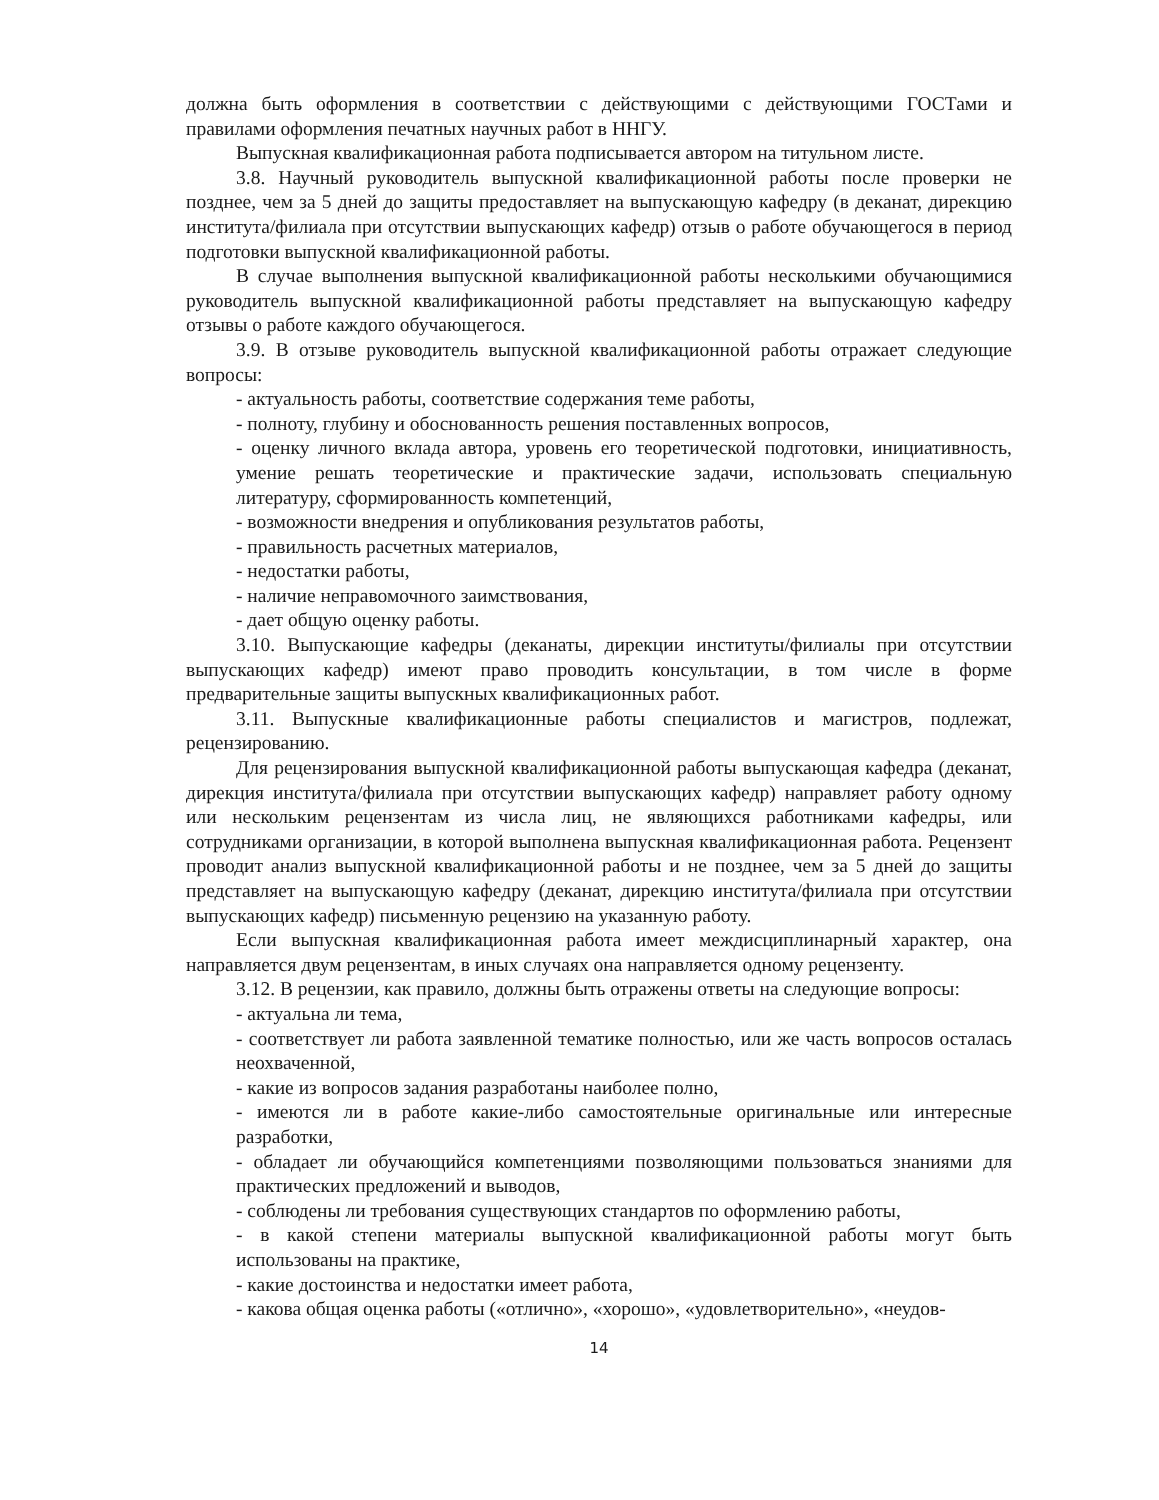должна быть оформления в соответствии с действующими с действующими ГОСТами и правилами оформления печатных научных работ в ННГУ.
Выпускная квалификационная работа подписывается автором на титульном листе.
3.8. Научный руководитель выпускной квалификационной работы после проверки не позднее, чем за 5 дней до защиты предоставляет на выпускающую кафедру (в деканат, дирекцию института/филиала при отсутствии выпускающих кафедр) отзыв о работе обучающегося в период подготовки выпускной квалификационной работы.
В случае выполнения выпускной квалификационной работы несколькими обучающимися руководитель выпускной квалификационной работы представляет на выпускающую кафедру отзывы о работе каждого обучающегося.
3.9. В отзыве руководитель выпускной квалификационной работы отражает следующие вопросы:
- актуальность работы, соответствие содержания теме работы,
- полноту, глубину и обоснованность решения поставленных вопросов,
- оценку личного вклада автора, уровень его теоретической подготовки, инициативность, умение решать теоретические и практические задачи, использовать специальную литературу, сформированность компетенций,
- возможности внедрения и опубликования результатов работы,
- правильность расчетных материалов,
- недостатки работы,
- наличие неправомочного заимствования,
- дает общую оценку работы.
3.10. Выпускающие кафедры (деканаты, дирекции институты/филиалы при отсутствии выпускающих кафедр) имеют право проводить консультации, в том числе в форме предварительные защиты выпускных квалификационных работ.
3.11. Выпускные квалификационные работы специалистов и магистров, подлежат, рецензированию.
Для рецензирования выпускной квалификационной работы выпускающая кафедра (деканат, дирекция института/филиала при отсутствии выпускающих кафедр) направляет работу одному или нескольким рецензентам из числа лиц, не являющихся работниками кафедры, или сотрудниками организации, в которой выполнена выпускная квалификационная работа. Рецензент проводит анализ выпускной квалификационной работы и не позднее, чем за 5 дней до защиты представляет на выпускающую кафедру (деканат, дирекцию института/филиала при отсутствии выпускающих кафедр) письменную рецензию на указанную работу.
Если выпускная квалификационная работа имеет междисциплинарный характер, она направляется двум рецензентам, в иных случаях она направляется одному рецензенту.
3.12. В рецензии, как правило, должны быть отражены ответы на следующие вопросы:
- актуальна ли тема,
- соответствует ли работа заявленной тематике полностью, или же часть вопросов осталась неохваченной,
- какие из вопросов задания разработаны наиболее полно,
- имеются ли в работе какие-либо самостоятельные оригинальные или интересные разработки,
- обладает ли обучающийся компетенциями позволяющими пользоваться знаниями для практических предложений и выводов,
- соблюдены ли требования существующих стандартов по оформлению работы,
- в какой степени материалы выпускной квалификационной работы могут быть использованы на практике,
- какие достоинства и недостатки имеет работа,
- какова общая оценка работы («отлично», «хорошо», «удовлетворительно», «неудов-
14